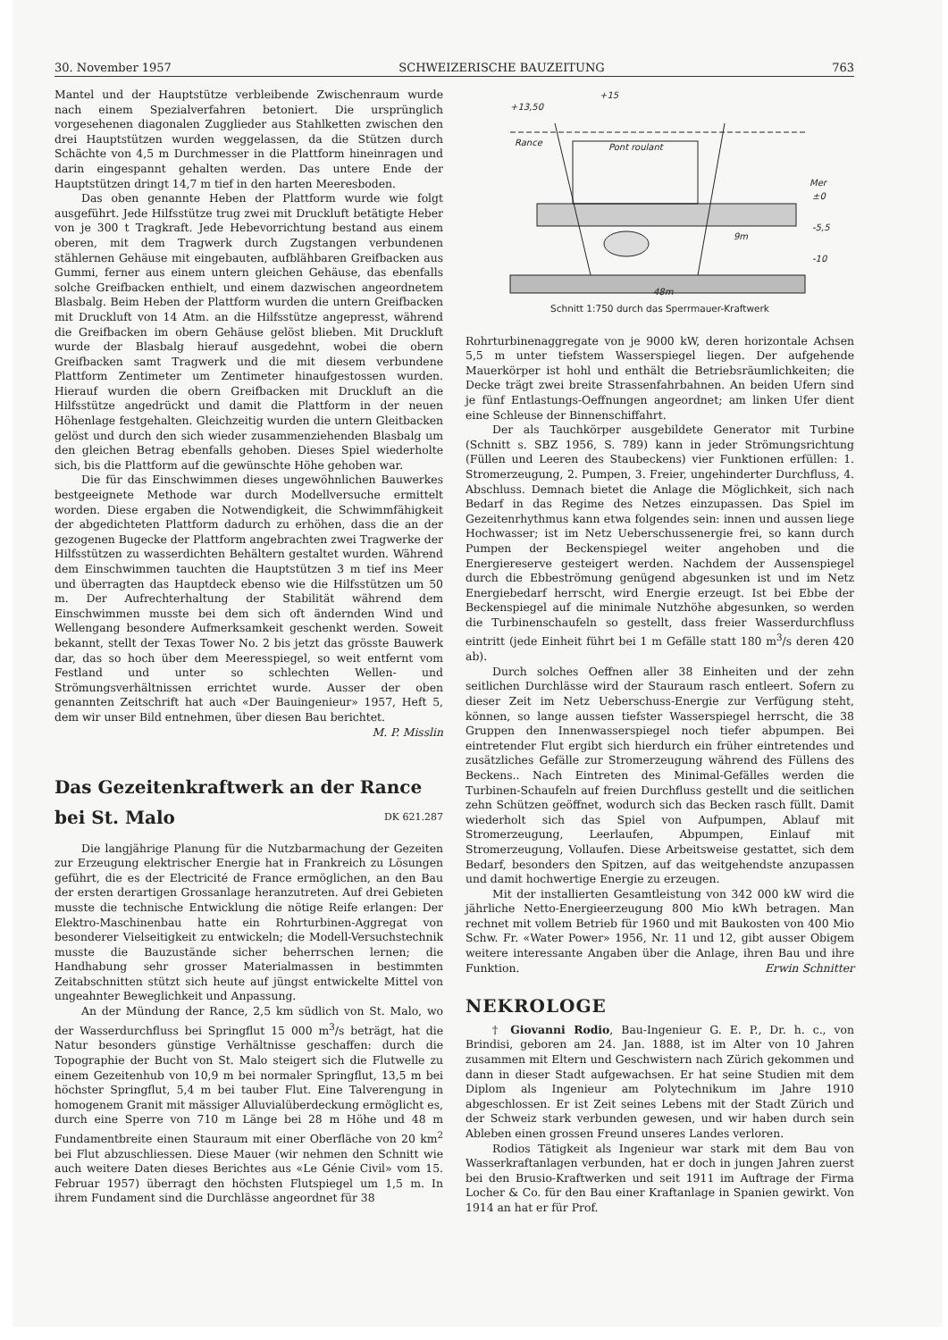30. November 1957 SCHWEIZERISCHE BAUZEITUNG 763
Mantel und der Hauptstütze verbleibende Zwischenraum wurde nach einem Spezialverfahren betoniert. Die ursprünglich vorgesehenen diagonalen Zugglieder aus Stahlketten zwischen den drei Hauptstützen wurden weggelassen, da die Stützen durch Schächte von 4,5 m Durchmesser in die Plattform hineinragen und darin eingespannt gehalten werden. Das untere Ende der Hauptstützen dringt 14,7 m tief in den harten Meeresboden.
Das oben genannte Heben der Plattform wurde wie folgt ausgeführt. Jede Hilfsstütze trug zwei mit Druckluft betätigte Heber von je 300 t Tragkraft. Jede Hebevorrichtung bestand aus einem oberen, mit dem Tragwerk durch Zugstangen verbundenen stählernen Gehäuse mit eingebauten, aufblähbaren Greifbacken aus Gummi, ferner aus einem untern gleichen Gehäuse, das ebenfalls solche Greifbacken enthielt, und einem dazwischen angeordnetem Blasbalg. Beim Heben der Plattform wurden die untern Greifbacken mit Druckluft von 14 Atm. an die Hilfsstütze angepresst, während die Greifbacken im obern Gehäuse gelöst blieben. Mit Druckluft wurde der Blasbalg hierauf ausgedehnt, wobei die obern Greifbacken samt Tragwerk und die mit diesem verbundene Plattform Zentimeter um Zentimeter hinaufgestossen wurden. Hierauf wurden die obern Greifbacken mit Druckluft an die Hilfsstütze angedrückt und damit die Plattform in der neuen Höhenlage festgehalten. Gleichzeitig wurden die untern Gleitbacken gelöst und durch den sich wieder zusammenziehenden Blasbalg um den gleichen Betrag ebenfalls gehoben. Dieses Spiel wiederholte sich, bis die Plattform auf die gewünschte Höhe gehoben war.
Die für das Einschwimmen dieses ungewöhnlichen Bauwerkes bestgeeignete Methode war durch Modellversuche ermittelt worden. Diese ergaben die Notwendigkeit, die Schwimmfähigkeit der abgedichteten Plattform dadurch zu erhöhen, dass die an der gezogenen Bugecke der Plattform angebrachten zwei Tragwerke der Hilfsstützen zu wasserdichten Behältern gestaltet wurden. Während dem Einschwimmen tauchten die Hauptstützen 3 m tief ins Meer und überragten das Hauptdeck ebenso wie die Hilfsstützen um 50 m. Der Aufrechterhaltung der Stabilität während dem Einschwimmen musste bei dem sich oft ändernden Wind und Wellengang besondere Aufmerksamkeit geschenkt werden. Soweit bekannt, stellt der Texas Tower No. 2 bis jetzt das grösste Bauwerk dar, das so hoch über dem Meeresspiegel, so weit entfernt vom Festland und unter so schlechten Wellen- und Strömungsverhältnissen errichtet wurde. Ausser der oben genannten Zeitschrift hat auch «Der Bauingenieur» 1957, Heft 5, dem wir unser Bild entnehmen, über diesen Bau berichtet. M. P. Misslin
Das Gezeitenkraftwerk an der Rance
bei St. Malo DK 621.287
Die langjährige Planung für die Nutzbarmachung der Gezeiten zur Erzeugung elektrischer Energie hat in Frankreich zu Lösungen geführt, die es der Electricité de France ermöglichen, an den Bau der ersten derartigen Grossanlage heranzutreten. Auf drei Gebieten musste die technische Entwicklung die nötige Reife erlangen: Der Elektro-Maschinenbau hatte ein Rohrturbinen-Aggregat von besonderer Vielseitigkeit zu entwickeln; die Modell-Versuchstechnik musste die Bauzustände sicher beherrschen lernen; die Handhabung sehr grosser Materialmassen in bestimmten Zeitabschnitten stützt sich heute auf jüngst entwickelte Mittel von ungeahnter Beweglichkeit und Anpassung.
An der Mündung der Rance, 2,5 km südlich von St. Malo, wo der Wasserdurchfluss bei Springflut 15 000 m<sup>3</sup>/s beträgt, hat die Natur besonders günstige Verhältnisse geschaffen: durch die Topographie der Bucht von St. Malo steigert sich die Flutwelle zu einem Gezeitenhub von 10,9 m bei normaler Springflut, 13,5 m bei höchster Springflut, 5,4 m bei tauber Flut. Eine Talverengung in homogenem Granit mit mässiger Alluvialüberdeckung ermöglicht es, durch eine Sperre von 710 m Länge bei 28 m Höhe und 48 m Fundamentbreite einen Stauraum mit einer Oberfläche von 20 km<sup>2</sup> bei Flut abzuschliessen. Diese Mauer (wir nehmen den Schnitt wie auch weitere Daten dieses Berichtes aus «Le Génie Civil» vom 15. Februar 1957) überragt den höchsten Flutspiegel um 1,5 m. In ihrem Fundament sind die Durchlässe angeordnet für 38
+13,50
+15
Rance
Pont roulant
Mer
±0
-5,5
-10
9m
48m
Schnitt 1:750 durch das Sperrmauer-Kraftwerk
Rohrturbinenaggregate von je 9000 kW, deren horizontale Achsen 5,5 m unter tiefstem Wasserspiegel liegen. Der aufgehende Mauerkörper ist hohl und enthält die Betriebsräumlichkeiten; die Decke trägt zwei breite Strassenfahrbahnen. An beiden Ufern sind je fünf Entlastungs-Oeffnungen angeordnet; am linken Ufer dient eine Schleuse der Binnenschiffahrt.
Der als Tauchkörper ausgebildete Generator mit Turbine (Schnitt s. SBZ 1956, S. 789) kann in jeder Strömungsrichtung (Füllen und Leeren des Staubeckens) vier Funktionen erfüllen: 1. Stromerzeugung, 2. Pumpen, 3. Freier, ungehinderter Durchfluss, 4. Abschluss. Demnach bietet die Anlage die Möglichkeit, sich nach Bedarf in das Regime des Netzes einzupassen. Das Spiel im Gezeitenrhythmus kann etwa folgendes sein: innen und aussen liege Hochwasser; ist im Netz Ueberschussenergie frei, so kann durch Pumpen der Beckenspiegel weiter angehoben und die Energiereserve gesteigert werden. Nachdem der Aussenspiegel durch die Ebbeströmung genügend abgesunken ist und im Netz Energiebedarf herrscht, wird Energie erzeugt. Ist bei Ebbe der Beckenspiegel auf die minimale Nutzhöhe abgesunken, so werden die Turbinenschaufeln so gestellt, dass freier Wasserdurchfluss eintritt (jede Einheit führt bei 1 m Gefälle statt 180 m<sup>3</sup>/s deren 420 ab).
Durch solches Oeffnen aller 38 Einheiten und der zehn seitlichen Durchlässe wird der Stauraum rasch entleert. Sofern zu dieser Zeit im Netz Ueberschuss-Energie zur Verfügung steht, können, so lange aussen tiefster Wasserspiegel herrscht, die 38 Gruppen den Innenwasserspiegel noch tiefer abpumpen. Bei eintretender Flut ergibt sich hierdurch ein früher eintretendes und zusätzliches Gefälle zur Stromerzeugung während des Füllens des Beckens.. Nach Eintreten des Minimal-Gefälles werden die Turbinen-Schaufeln auf freien Durchfluss gestellt und die seitlichen zehn Schützen geöffnet, wodurch sich das Becken rasch füllt. Damit wiederholt sich das Spiel von Aufpumpen, Ablauf mit Stromerzeugung, Leerlaufen, Abpumpen, Einlauf mit Stromerzeugung, Vollaufen. Diese Arbeitsweise gestattet, sich dem Bedarf, besonders den Spitzen, auf das weitgehendste anzupassen und damit hochwertige Energie zu erzeugen.
Mit der installierten Gesamtleistung von 342 000 kW wird die jährliche Netto-Energieerzeugung 800 Mio kWh betragen. Man rechnet mit vollem Betrieb für 1960 und mit Baukosten von 400 Mio Schw. Fr. «Water Power» 1956, Nr. 11 und 12, gibt ausser Obigem weitere interessante Angaben über die Anlage, ihren Bau und ihre Funktion. Erwin Schnitter
NEKROLOGE
† Giovanni Rodio, Bau-Ingenieur G. E. P., Dr. h. c., von Brindisi, geboren am 24. Jan. 1888, ist im Alter von 10 Jahren zusammen mit Eltern und Geschwistern nach Zürich gekommen und dann in dieser Stadt aufgewachsen. Er hat seine Studien mit dem Diplom als Ingenieur am Polytechnikum im Jahre 1910 abgeschlossen. Er ist Zeit seines Lebens mit der Stadt Zürich und der Schweiz stark verbunden gewesen, und wir haben durch sein Ableben einen grossen Freund unseres Landes verloren.
Rodios Tätigkeit als Ingenieur war stark mit dem Bau von Wasserkraftanlagen verbunden, hat er doch in jungen Jahren zuerst bei den Brusio-Kraftwerken und seit 1911 im Auftrage der Firma Locher & Co. für den Bau einer Kraftanlage in Spanien gewirkt. Von 1914 an hat er für Prof.